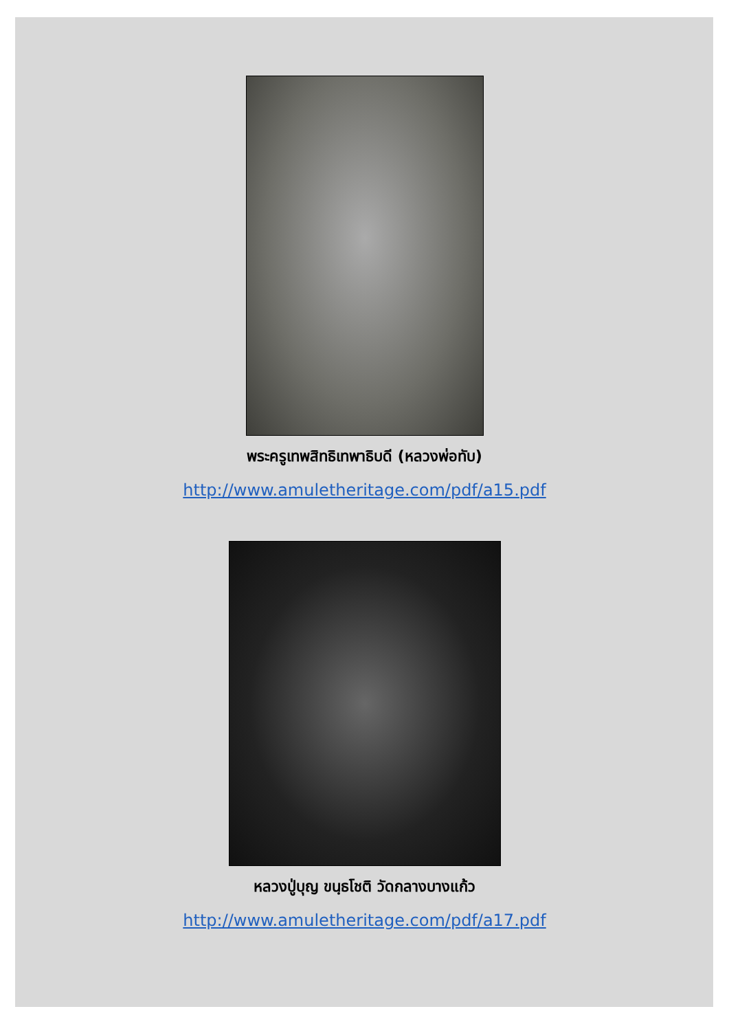พระครูเทพสิทธิเทพาธิบดี (หลวงพ่อทับ)
http://www.amuletheritage.com/pdf/a15.pdf
หลวงปู่บุญ ขนฺธโชติ วัดกลางบางแก้ว
http://www.amuletheritage.com/pdf/a17.pdf